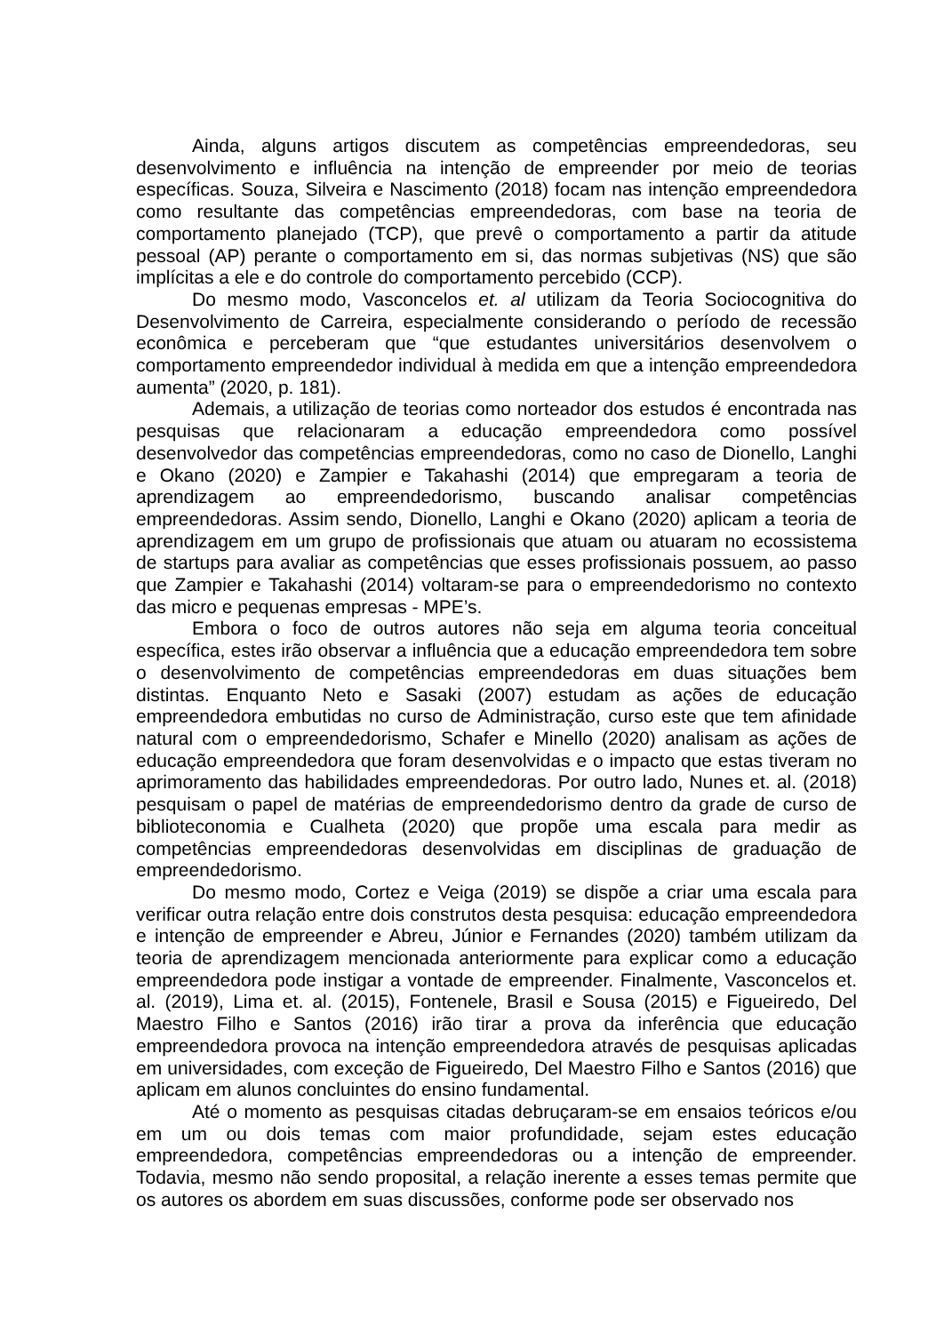Ainda, alguns artigos discutem as competências empreendedoras, seu desenvolvimento e influência na intenção de empreender por meio de teorias específicas. Souza, Silveira e Nascimento (2018) focam nas intenção empreendedora como resultante das competências empreendedoras, com base na teoria de comportamento planejado (TCP), que prevê o comportamento a partir da atitude pessoal (AP) perante o comportamento em si, das normas subjetivas (NS) que são implícitas a ele e do controle do comportamento percebido (CCP).
Do mesmo modo, Vasconcelos et. al utilizam da Teoria Sociocognitiva do Desenvolvimento de Carreira, especialmente considerando o período de recessão econômica e perceberam que “que estudantes universitários desenvolvem o comportamento empreendedor individual à medida em que a intenção empreendedora aumenta” (2020, p. 181).
Ademais, a utilização de teorias como norteador dos estudos é encontrada nas pesquisas que relacionaram a educação empreendedora como possível desenvolvedor das competências empreendedoras, como no caso de Dionello, Langhi e Okano (2020) e Zampier e Takahashi (2014) que empregaram a teoria de aprendizagem ao empreendedorismo, buscando analisar competências empreendedoras. Assim sendo, Dionello, Langhi e Okano (2020) aplicam a teoria de aprendizagem em um grupo de profissionais que atuam ou atuaram no ecossistema de startups para avaliar as competências que esses profissionais possuem, ao passo que Zampier e Takahashi (2014) voltaram-se para o empreendedorismo no contexto das micro e pequenas empresas - MPE’s.
Embora o foco de outros autores não seja em alguma teoria conceitual específica, estes irão observar a influência que a educação empreendedora tem sobre o desenvolvimento de competências empreendedoras em duas situações bem distintas. Enquanto Neto e Sasaki (2007) estudam as ações de educação empreendedora embutidas no curso de Administração, curso este que tem afinidade natural com o empreendedorismo, Schafer e Minello (2020) analisam as ações de educação empreendedora que foram desenvolvidas e o impacto que estas tiveram no aprimoramento das habilidades empreendedoras. Por outro lado, Nunes et. al. (2018) pesquisam o papel de matérias de empreendedorismo dentro da grade de curso de biblioteconomia e Cualheta (2020) que propõe uma escala para medir as competências empreendedoras desenvolvidas em disciplinas de graduação de empreendedorismo.
Do mesmo modo, Cortez e Veiga (2019) se dispõe a criar uma escala para verificar outra relação entre dois construtos desta pesquisa: educação empreendedora e intenção de empreender e Abreu, Júnior e Fernandes (2020) também utilizam da teoria de aprendizagem mencionada anteriormente para explicar como a educação empreendedora pode instigar a vontade de empreender. Finalmente, Vasconcelos et. al. (2019), Lima et. al. (2015), Fontenele, Brasil e Sousa (2015) e Figueiredo, Del Maestro Filho e Santos (2016) irão tirar a prova da inferência que educação empreendedora provoca na intenção empreendedora através de pesquisas aplicadas em universidades, com exceção de Figueiredo, Del Maestro Filho e Santos (2016) que aplicam em alunos concluintes do ensino fundamental.
Até o momento as pesquisas citadas debruçaram-se em ensaios teóricos e/ou em um ou dois temas com maior profundidade, sejam estes educação empreendedora, competências empreendedoras ou a intenção de empreender. Todavia, mesmo não sendo proposital, a relação inerente a esses temas permite que os autores os abordem em suas discussões, conforme pode ser observado nos